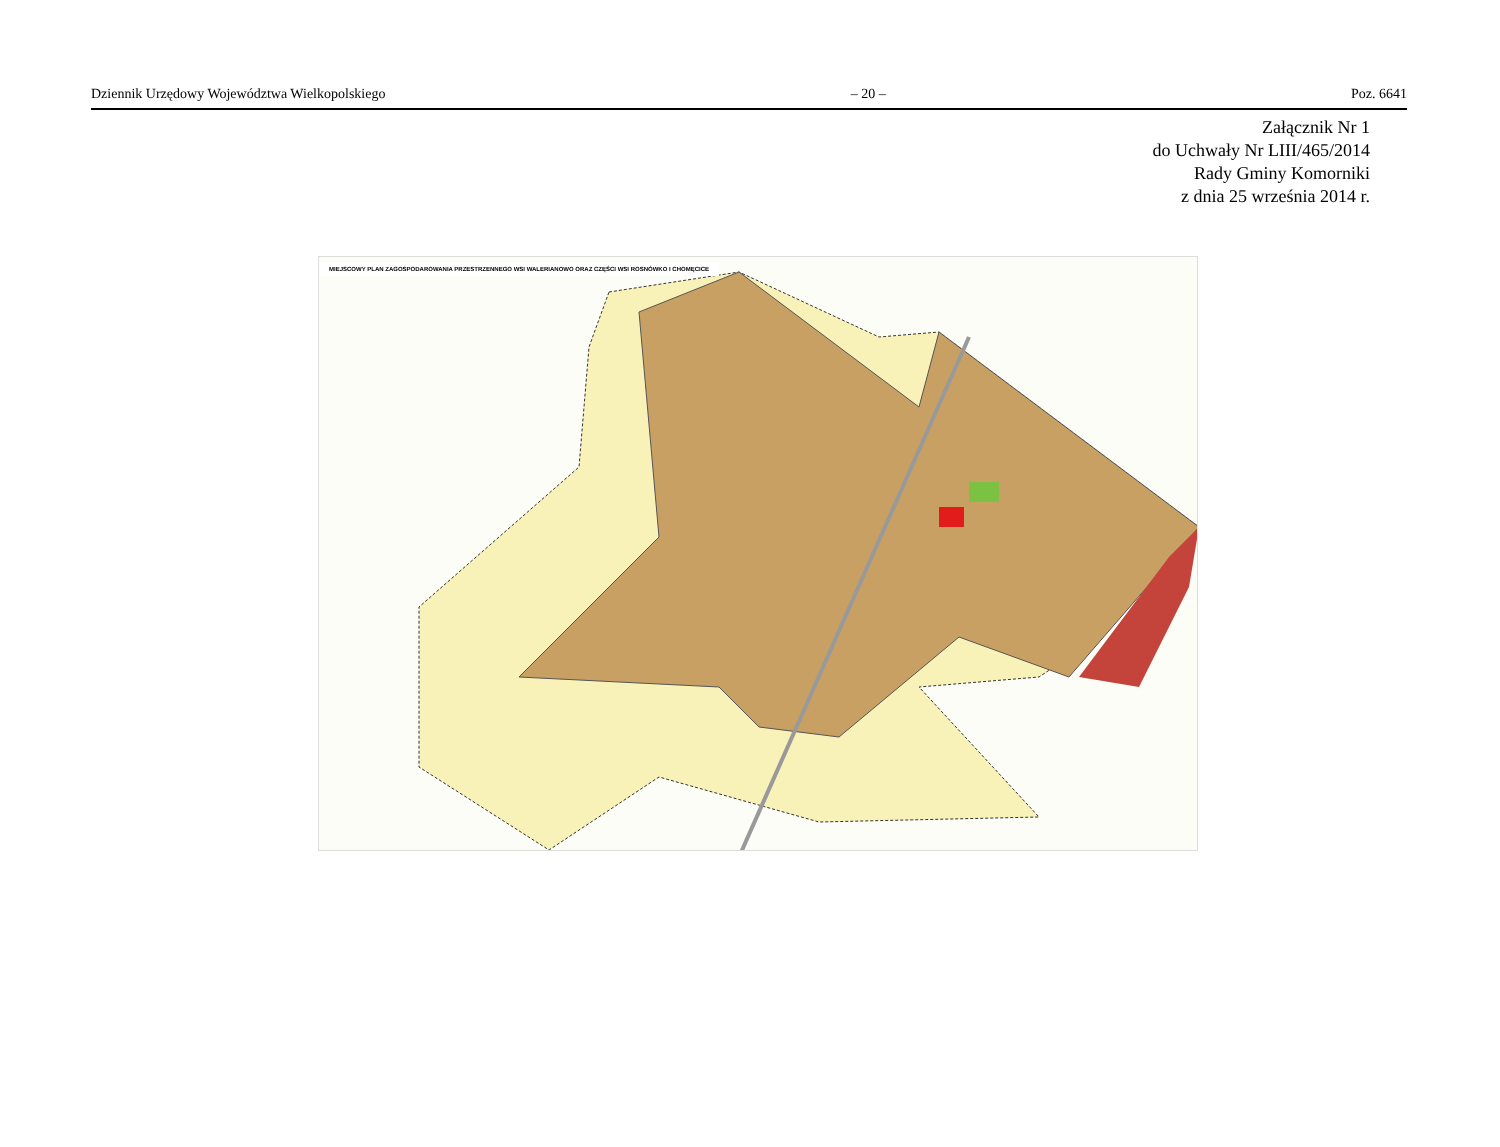Dziennik Urzędowy Województwa Wielkopolskiego – 20 – Poz. 6641
Załącznik Nr 1
do Uchwały Nr LIII/465/2014
Rady Gminy Komorniki
z dnia 25 września 2014 r.
MIEJSCOWY PLAN ZAGOSPODAROWANIA PRZESTRZENNEGO WSI WALERIANOWO ORAZ CZĘŚCI WSI ROSNÓWKO I CHOMĘCICE